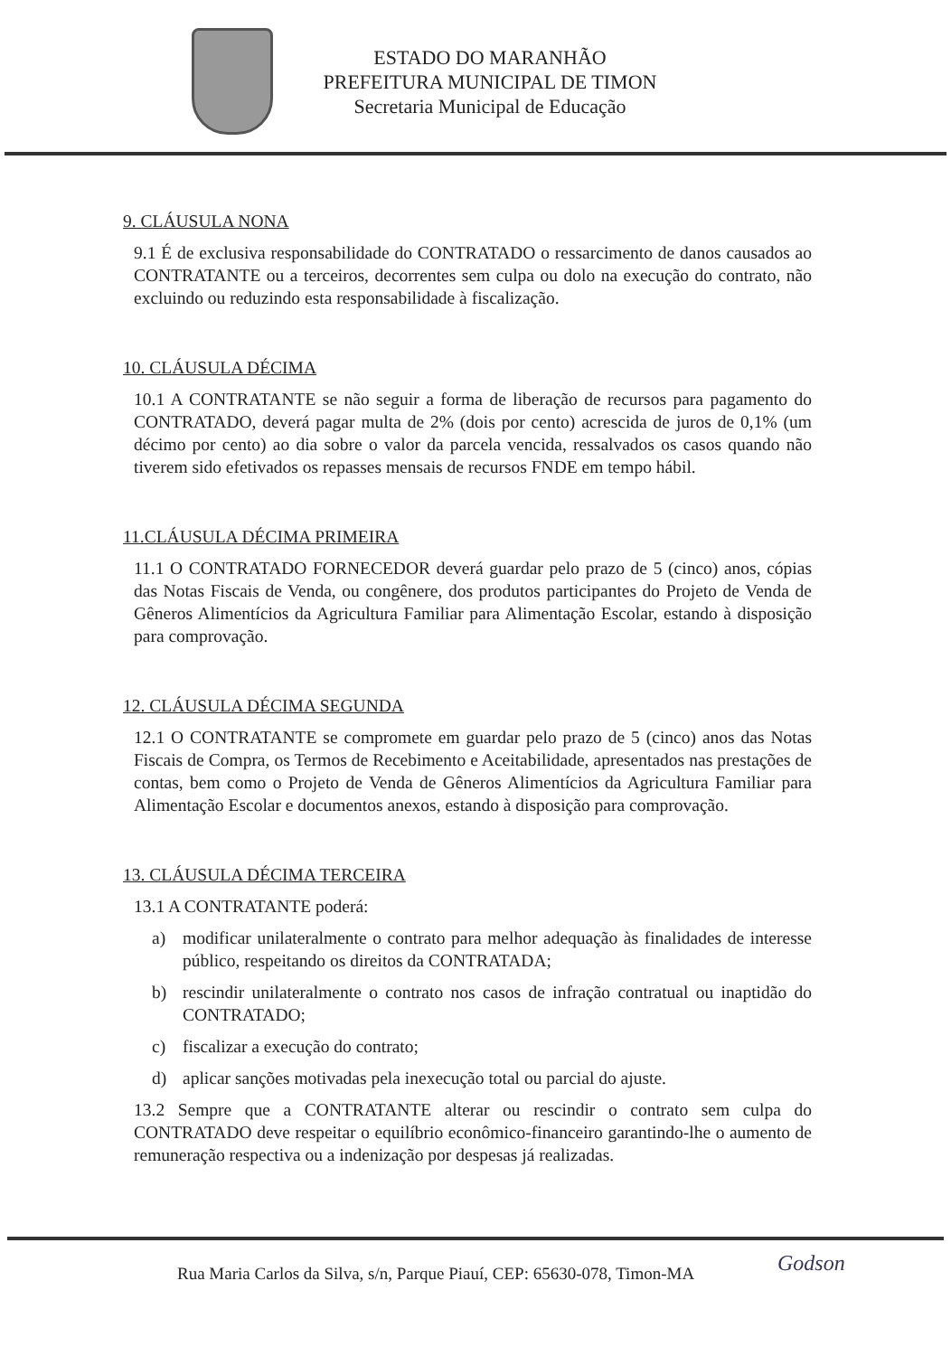ESTADO DO MARANHÃO
PREFEITURA MUNICIPAL DE TIMON
Secretaria Municipal de Educação
9. CLÁUSULA NONA
9.1 É de exclusiva responsabilidade do CONTRATADO o ressarcimento de danos causados ao CONTRATANTE ou a terceiros, decorrentes sem culpa ou dolo na execução do contrato, não excluindo ou reduzindo esta responsabilidade à fiscalização.
10. CLÁUSULA DÉCIMA
10.1 A CONTRATANTE se não seguir a forma de liberação de recursos para pagamento do CONTRATADO, deverá pagar multa de 2% (dois por cento) acrescida de juros de 0,1% (um décimo por cento) ao dia sobre o valor da parcela vencida, ressalvados os casos quando não tiverem sido efetivados os repasses mensais de recursos FNDE em tempo hábil.
11.CLÁUSULA DÉCIMA PRIMEIRA
11.1 O CONTRATADO FORNECEDOR deverá guardar pelo prazo de 5 (cinco) anos, cópias das Notas Fiscais de Venda, ou congênere, dos produtos participantes do Projeto de Venda de Gêneros Alimentícios da Agricultura Familiar para Alimentação Escolar, estando à disposição para comprovação.
12. CLÁUSULA DÉCIMA SEGUNDA
12.1 O CONTRATANTE se compromete em guardar pelo prazo de 5 (cinco) anos das Notas Fiscais de Compra, os Termos de Recebimento e Aceitabilidade, apresentados nas prestações de contas, bem como o Projeto de Venda de Gêneros Alimentícios da Agricultura Familiar para Alimentação Escolar e documentos anexos, estando à disposição para comprovação.
13. CLÁUSULA DÉCIMA TERCEIRA
13.1 A CONTRATANTE poderá:
a) modificar unilateralmente o contrato para melhor adequação às finalidades de interesse público, respeitando os direitos da CONTRATADA;
b) rescindir unilateralmente o contrato nos casos de infração contratual ou inaptidão do CONTRATADO;
c) fiscalizar a execução do contrato;
d) aplicar sanções motivadas pela inexecução total ou parcial do ajuste.
13.2 Sempre que a CONTRATANTE alterar ou rescindir o contrato sem culpa do CONTRATADO deve respeitar o equilíbrio econômico-financeiro garantindo-lhe o aumento de remuneração respectiva ou a indenização por despesas já realizadas.
Rua Maria Carlos da Silva, s/n, Parque Piauí, CEP: 65630-078, Timon-MA
Godson